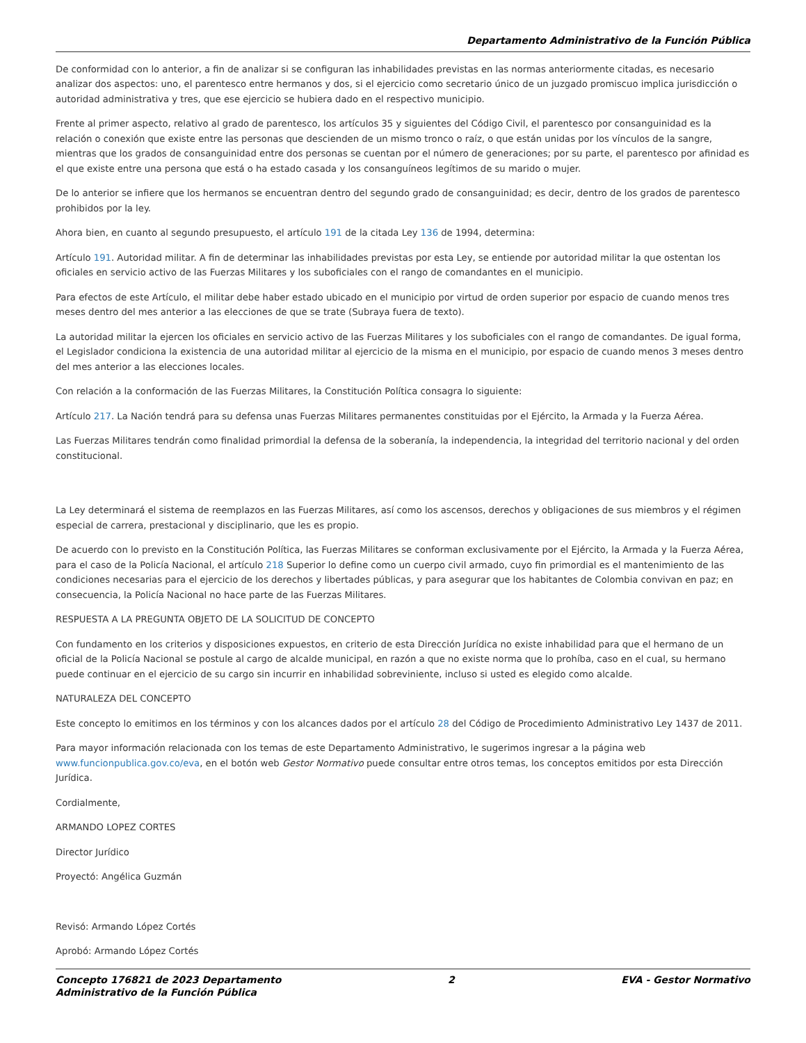Departamento Administrativo de la Función Pública
De conformidad con lo anterior, a fin de analizar si se configuran las inhabilidades previstas en las normas anteriormente citadas, es necesario analizar dos aspectos: uno, el parentesco entre hermanos y dos, si el ejercicio como secretario único de un juzgado promiscuo implica jurisdicción o autoridad administrativa y tres, que ese ejercicio se hubiera dado en el respectivo municipio.
Frente al primer aspecto, relativo al grado de parentesco, los artículos 35 y siguientes del Código Civil, el parentesco por consanguinidad es la relación o conexión que existe entre las personas que descienden de un mismo tronco o raíz, o que están unidas por los vínculos de la sangre, mientras que los grados de consanguinidad entre dos personas se cuentan por el número de generaciones; por su parte, el parentesco por afinidad es el que existe entre una persona que está o ha estado casada y los consanguíneos legítimos de su marido o mujer.
De lo anterior se infiere que los hermanos se encuentran dentro del segundo grado de consanguinidad; es decir, dentro de los grados de parentesco prohibidos por la ley.
Ahora bien, en cuanto al segundo presupuesto, el artículo 191 de la citada Ley 136 de 1994, determina:
Artículo 191. Autoridad militar. A fin de determinar las inhabilidades previstas por esta Ley, se entiende por autoridad militar la que ostentan los oficiales en servicio activo de las Fuerzas Militares y los suboficiales con el rango de comandantes en el municipio.
Para efectos de este Artículo, el militar debe haber estado ubicado en el municipio por virtud de orden superior por espacio de cuando menos tres meses dentro del mes anterior a las elecciones de que se trate (Subraya fuera de texto).
La autoridad militar la ejercen los oficiales en servicio activo de las Fuerzas Militares y los suboficiales con el rango de comandantes. De igual forma, el Legislador condiciona la existencia de una autoridad militar al ejercicio de la misma en el municipio, por espacio de cuando menos 3 meses dentro del mes anterior a las elecciones locales.
Con relación a la conformación de las Fuerzas Militares, la Constitución Política consagra lo siguiente:
Artículo 217. La Nación tendrá para su defensa unas Fuerzas Militares permanentes constituidas por el Ejército, la Armada y la Fuerza Aérea.
Las Fuerzas Militares tendrán como finalidad primordial la defensa de la soberanía, la independencia, la integridad del territorio nacional y del orden constitucional.
La Ley determinará el sistema de reemplazos en las Fuerzas Militares, así como los ascensos, derechos y obligaciones de sus miembros y el régimen especial de carrera, prestacional y disciplinario, que les es propio.
De acuerdo con lo previsto en la Constitución Política, las Fuerzas Militares se conforman exclusivamente por el Ejército, la Armada y la Fuerza Aérea, para el caso de la Policía Nacional, el artículo 218 Superior lo define como un cuerpo civil armado, cuyo fin primordial es el mantenimiento de las condiciones necesarias para el ejercicio de los derechos y libertades públicas, y para asegurar que los habitantes de Colombia convivan en paz; en consecuencia, la Policía Nacional no hace parte de las Fuerzas Militares.
RESPUESTA A LA PREGUNTA OBJETO DE LA SOLICITUD DE CONCEPTO
Con fundamento en los criterios y disposiciones expuestos, en criterio de esta Dirección Jurídica no existe inhabilidad para que el hermano de un oficial de la Policía Nacional se postule al cargo de alcalde municipal, en razón a que no existe norma que lo prohíba, caso en el cual, su hermano puede continuar en el ejercicio de su cargo sin incurrir en inhabilidad sobreviniente, incluso si usted es elegido como alcalde.
NATURALEZA DEL CONCEPTO
Este concepto lo emitimos en los términos y con los alcances dados por el artículo 28 del Código de Procedimiento Administrativo Ley 1437 de 2011.
Para mayor información relacionada con los temas de este Departamento Administrativo, le sugerimos ingresar a la página web www.funcionpublica.gov.co/eva, en el botón web Gestor Normativo puede consultar entre otros temas, los conceptos emitidos por esta Dirección Jurídica.
Cordialmente,
ARMANDO LOPEZ CORTES
Director Jurídico
Proyectó: Angélica Guzmán
Revisó: Armando López Cortés
Aprobó: Armando López Cortés
Concepto 176821 de 2023 Departamento
Administrativo de la Función Pública 2 EVA - Gestor Normativo